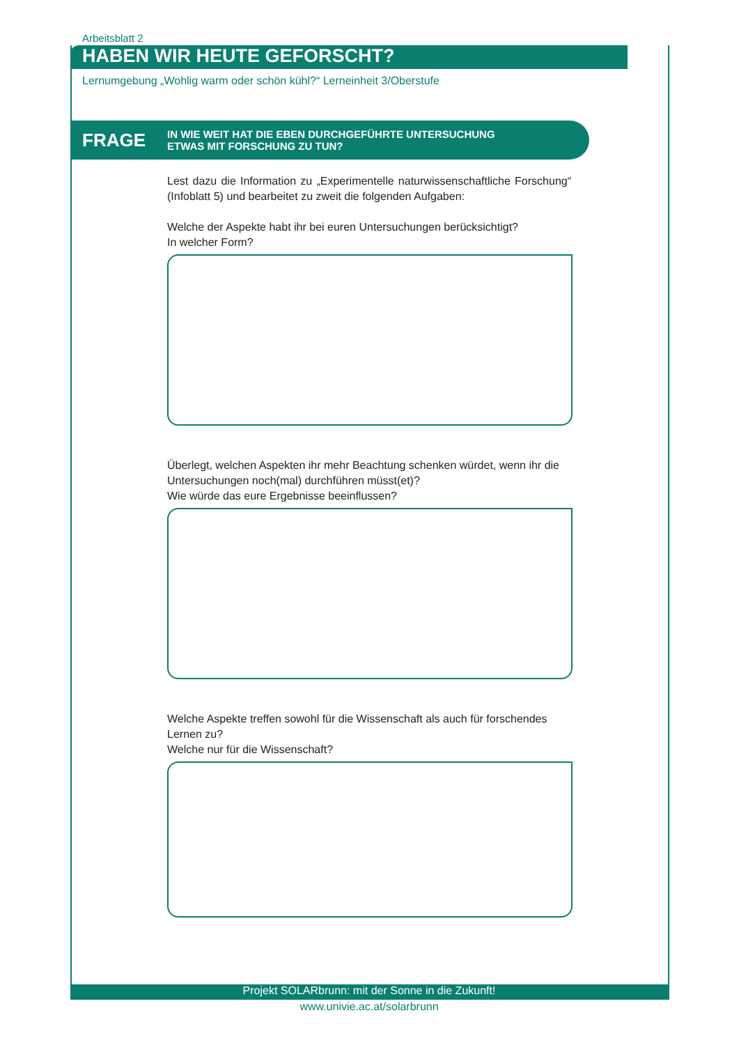Arbeitsblatt 2
HABEN WIR HEUTE GEFORSCHT?
Lernumgebung „Wohlig warm oder schön kühl?“ Lerneinheit 3/Oberstufe
FRAGE
IN WIE WEIT HAT DIE EBEN DURCHGEFÜHRTE UNTERSUCHUNG
ETWAS MIT FORSCHUNG ZU TUN?
Lest dazu die Information zu „Experimentelle naturwissenschaftliche Forschung“ (Infoblatt 5) und bearbeitet zu zweit die folgenden Aufgaben:
Welche der Aspekte habt ihr bei euren Untersuchungen berücksichtigt?
In welcher Form?
Überlegt, welchen Aspekten ihr mehr Beachtung schenken würdet, wenn ihr die Untersuchungen noch(mal) durchführen müsst(et)?
Wie würde das eure Ergebnisse beeinflussen?
Welche Aspekte treffen sowohl für die Wissenschaft als auch für forschendes Lernen zu?
Welche nur für die Wissenschaft?
Projekt SOLARbrunn: mit der Sonne in die Zukunft!
www.univie.ac.at/solarbrunn